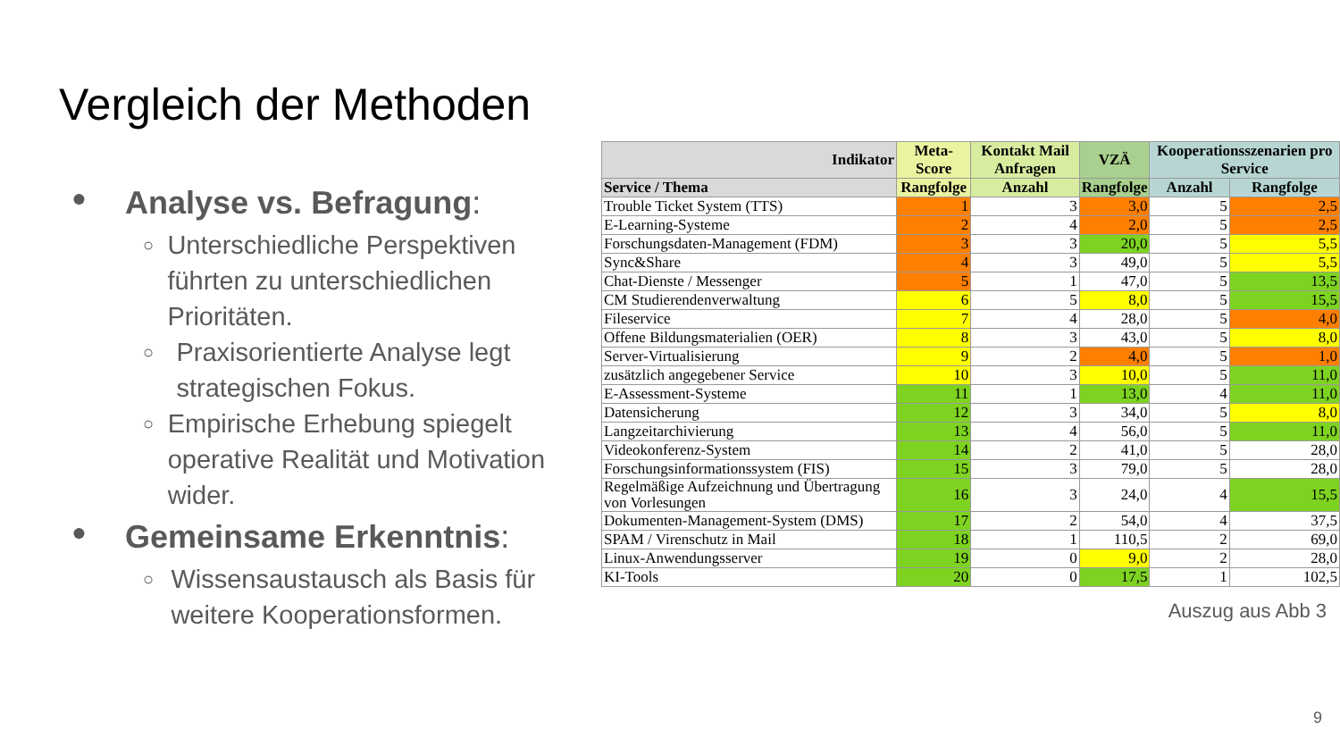Vergleich der Methoden
● Analyse vs. Befragung:
○ Unterschiedliche Perspektiven führten zu unterschiedlichen Prioritäten.
○ Praxisorientierte Analyse legt strategischen Fokus.
○ Empirische Erhebung spiegelt operative Realität und Motivation wider.
● Gemeinsame Erkenntnis:
○ Wissensaustausch als Basis für weitere Kooperationsformen.
| Indikator | Meta-Score | Kontakt Mail Anfragen | VZÄ | Kooperationsszenarien pro Service | |
| --- | --- | --- | --- | --- | --- |
| Service / Thema | Rangfolge | Anzahl | Rangfolge | Anzahl | Rangfolge |
| Trouble Ticket System (TTS) | 1 | 3 | 3,0 | 5 | 2,5 |
| E-Learning-Systeme | 2 | 4 | 2,0 | 5 | 2,5 |
| Forschungsdaten-Management (FDM) | 3 | 3 | 20,0 | 5 | 5,5 |
| Sync&Share | 4 | 3 | 49,0 | 5 | 5,5 |
| Chat-Dienste / Messenger | 5 | 1 | 47,0 | 5 | 13,5 |
| CM Studierendenverwaltung | 6 | 5 | 8,0 | 5 | 15,5 |
| Fileservice | 7 | 4 | 28,0 | 5 | 4,0 |
| Offene Bildungsmaterialien (OER) | 8 | 3 | 43,0 | 5 | 8,0 |
| Server-Virtualisierung | 9 | 2 | 4,0 | 5 | 1,0 |
| zusätzlich angegebener Service | 10 | 3 | 10,0 | 5 | 11,0 |
| E-Assessment-Systeme | 11 | 1 | 13,0 | 4 | 11,0 |
| Datensicherung | 12 | 3 | 34,0 | 5 | 8,0 |
| Langzeitarchivierung | 13 | 4 | 56,0 | 5 | 11,0 |
| Videokonferenz-System | 14 | 2 | 41,0 | 5 | 28,0 |
| Forschungsinformationssystem (FIS) | 15 | 3 | 79,0 | 5 | 28,0 |
| Regelmäßige Aufzeichnung und Übertragung von Vorlesungen | 16 | 3 | 24,0 | 4 | 15,5 |
| Dokumenten-Management-System (DMS) | 17 | 2 | 54,0 | 4 | 37,5 |
| SPAM / Virenschutz in Mail | 18 | 1 | 110,5 | 2 | 69,0 |
| Linux-Anwendungsserver | 19 | 0 | 9,0 | 2 | 28,0 |
| KI-Tools | 20 | 0 | 17,5 | 1 | 102,5 |
Auszug aus Abb 3
9